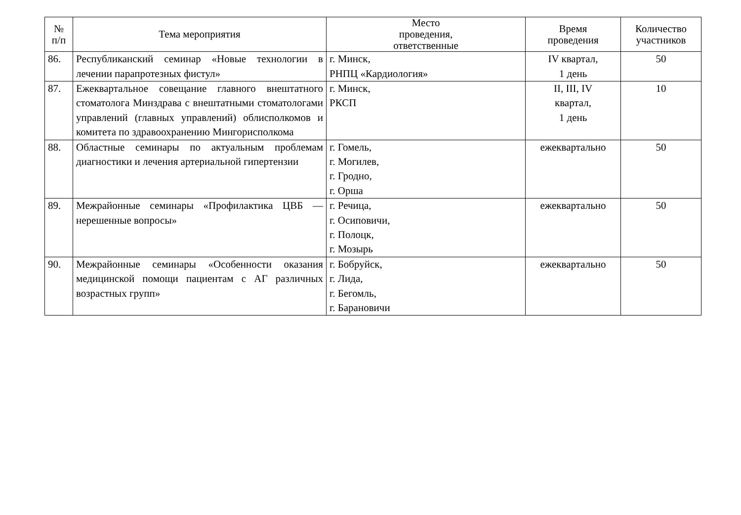| № п/п | Тема мероприятия | Место проведения, ответственные | Время проведения | Количество участников |
| --- | --- | --- | --- | --- |
| 86. | Республиканский семинар «Новые технологии в лечении парапротезных фистул» | г. Минск, РНПЦ «Кардиология» | IV квартал, 1 день | 50 |
| 87. | Ежеквартальное совещание главного внештатного стоматолога Минздрава с внештатными стоматологами управлений (главных управлений) облисполкомов и комитета по здравоохранению Мингорисполкома | г. Минск, РКСП | II, III, IV квартал, 1 день | 10 |
| 88. | Областные семинары по актуальным проблемам диагностики и лечения артериальной гипертензии | г. Гомель, г. Могилев, г. Гродно, г. Орша | ежеквартально | 50 |
| 89. | Межрайонные семинары «Профилактика ЦВБ — нерешенные вопросы» | г. Речица, г. Осиповичи, г. Полоцк, г. Мозырь | ежеквартально | 50 |
| 90. | Межрайонные семинары «Особенности оказания медицинской помощи пациентам с АГ различных возрастных групп» | г. Бобруйск, г. Лида, г. Бегомль, г. Барановичи | ежеквартально | 50 |